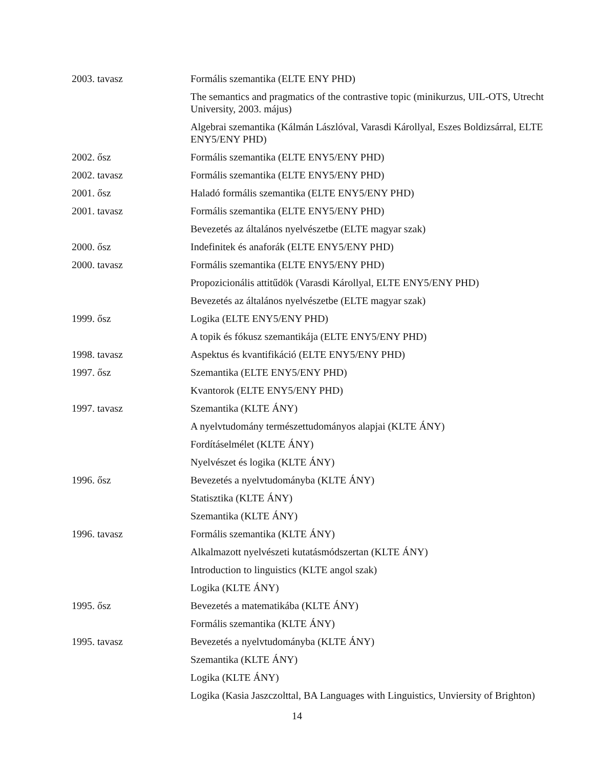| 2003. tavasz | Formális szemantika (ELTE ENY PHD) |
| | The semantics and pragmatics of the contrastive topic (minikurzus, UIL-OTS, Utrecht University, 2003. május) |
| | Algebrai szemantika (Kálmán Lászlóval, Varasdi Károllyal, Eszes Boldizsárral, ELTE ENY5/ENY PHD) |
| 2002. ősz | Formális szemantika (ELTE ENY5/ENY PHD) |
| 2002. tavasz | Formális szemantika (ELTE ENY5/ENY PHD) |
| 2001. ősz | Haladó formális szemantika (ELTE ENY5/ENY PHD) |
| 2001. tavasz | Formális szemantika (ELTE ENY5/ENY PHD) |
| | Bevezetés az általános nyelvészetbe (ELTE magyar szak) |
| 2000. ősz | Indefinitek és anaforák (ELTE ENY5/ENY PHD) |
| 2000. tavasz | Formális szemantika (ELTE ENY5/ENY PHD) |
| | Propozicionális attitűdök (Varasdi Károllyal, ELTE ENY5/ENY PHD) |
| | Bevezetés az általános nyelvészetbe (ELTE magyar szak) |
| 1999. ősz | Logika (ELTE ENY5/ENY PHD) |
| | A topik és fókusz szemantikája (ELTE ENY5/ENY PHD) |
| 1998. tavasz | Aspektus és kvantifikáció (ELTE ENY5/ENY PHD) |
| 1997. ősz | Szemantika (ELTE ENY5/ENY PHD) |
| | Kvantorok (ELTE ENY5/ENY PHD) |
| 1997. tavasz | Szemantika (KLTE ÁNY) |
| | A nyelvtudomány természettudományos alapjai (KLTE ÁNY) |
| | Fordításelmélet (KLTE ÁNY) |
| | Nyelvészet és logika (KLTE ÁNY) |
| 1996. ősz | Bevezetés a nyelvtudományba (KLTE ÁNY) |
| | Statisztika (KLTE ÁNY) |
| | Szemantika (KLTE ÁNY) |
| 1996. tavasz | Formális szemantika (KLTE ÁNY) |
| | Alkalmazott nyelvészeti kutatásmódszertan (KLTE ÁNY) |
| | Introduction to linguistics (KLTE angol szak) |
| | Logika (KLTE ÁNY) |
| 1995. ősz | Bevezetés a matematikába (KLTE ÁNY) |
| | Formális szemantika (KLTE ÁNY) |
| 1995. tavasz | Bevezetés a nyelvtudományba (KLTE ÁNY) |
| | Szemantika (KLTE ÁNY) |
| | Logika (KLTE ÁNY) |
| | Logika (Kasia Jaszczolttal, BA Languages with Linguistics, Unviersity of Brighton) |
14